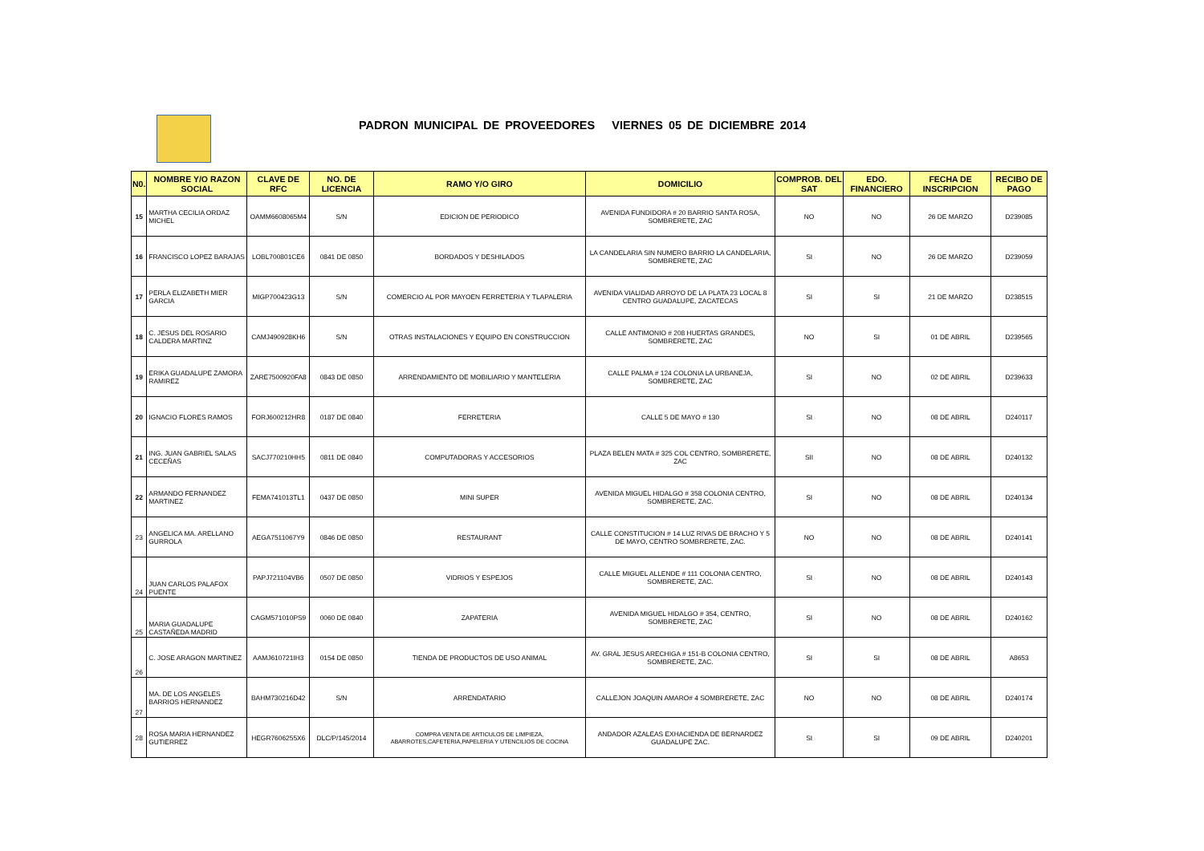PADRON MUNICIPAL DE PROVEEDORES VIERNES 05 DE DICIEMBRE 2014
| N0. | NOMBRE Y/O RAZON SOCIAL | CLAVE DE RFC | NO. DE LICENCIA | RAMO Y/O GIRO | DOMICILIO | COMPROB. DEL SAT | EDO. FINANCIERO | FECHA DE INSCRIPCION | RECIBO DE PAGO |
| --- | --- | --- | --- | --- | --- | --- | --- | --- | --- |
| 15 | MARTHA CECILIA ORDAZ MICHEL | OAMM6608065M4 | S/N | EDICION DE PERIODICO | AVENIDA FUNDIDORA # 20 BARRIO SANTA ROSA, SOMBRERETE, ZAC | NO | NO | 26 DE MARZO | D239085 |
| 16 | FRANCISCO LOPEZ BARAJAS | LOBL700801CE6 | 0841 DE 0850 | BORDADOS Y DESHILADOS | LA CANDELARIA SIN NUMERO BARRIO LA CANDELARIA, SOMBRERETE, ZAC | SI | NO | 26 DE MARZO | D239059 |
| 17 | PERLA ELIZABETH MIER GARCIA | MIGP700423G13 | S/N | COMERCIO AL POR MAYOEN FERRETERIA Y TLAPALERIA | AVENIDA VIALIDAD ARROYO DE LA PLATA 23 LOCAL 8 CENTRO GUADALUPE, ZACATECAS | SI | SI | 21 DE MARZO | D238515 |
| 18 | C. JESUS DEL ROSARIO CALDERA MARTINZ | CAMJ490928KH6 | S/N | OTRAS INSTALACIONES Y EQUIPO EN CONSTRUCCION | CALLE ANTIMONIO # 208 HUERTAS GRANDES, SOMBRERETE, ZAC | NO | SI | 01 DE ABRIL | D239565 |
| 19 | ERIKA GUADALUPE ZAMORA RAMIREZ | ZARE7500920FA8 | 0843 DE 0850 | ARRENDAMIENTO DE MOBILIARIO Y MANTELERIA | CALLE PALMA # 124 COLONIA LA URBANEJA, SOMBRERETE, ZAC | SI | NO | 02 DE ABRIL | D239633 |
| 20 | IGNACIO FLORES RAMOS | FORJ600212HR8 | 0187 DE 0840 | FERRETERIA | CALLE 5 DE MAYO # 130 | SI | NO | 08 DE ABRIL | D240117 |
| 21 | ING. JUAN GABRIEL SALAS CECEÑAS | SACJ770210HH5 | 0811 DE 0840 | COMPUTADORAS Y ACCESORIOS | PLAZA BELEN MATA # 325 COL CENTRO, SOMBRERETE, ZAC | SII | NO | 08 DE ABRIL | D240132 |
| 22 | ARMANDO FERNANDEZ MARTINEZ | FEMA741013TL1 | 0437 DE 0850 | MINI SUPER | AVENIDA MIGUEL HIDALGO # 358 COLONIA CENTRO, SOMBRERETE, ZAC. | SI | NO | 08 DE ABRIL | D240134 |
| 23 | ANGELICA MA. ARELLANO GURROLA | AEGA7511067Y9 | 0846 DE 0850 | RESTAURANT | CALLE CONSTITUCION # 14 LUZ RIVAS DE BRACHO Y 5 DE MAYO, CENTRO SOMBRERETE, ZAC. | NO | NO | 08 DE ABRIL | D240141 |
| 24 | JUAN CARLOS PALAFOX PUENTE | PAPJ721104VB6 | 0507 DE 0850 | VIDRIOS Y ESPEJOS | CALLE MIGUEL ALLENDE # 111 COLONIA CENTRO, SOMBRERETE, ZAC. | SI | NO | 08 DE ABRIL | D240143 |
| 25 | MARIA GUADALUPE CASTAÑEDA MADRID | CAGM571010PS9 | 0060 DE 0840 | ZAPATERIA | AVENIDA MIGUEL HIDALGO # 354, CENTRO, SOMBRERETE, ZAC | SI | NO | 08 DE ABRIL | D240162 |
| 26 | C. JOSE ARAGON MARTINEZ | AAMJ610721IH3 | 0154 DE 0850 | TIENDA DE PRODUCTOS DE USO ANIMAL | AV. GRAL JESUS ARECHIGA # 151-B COLONIA CENTRO, SOMBRERETE, ZAC. | SI | SI | 08 DE ABRIL | A8653 |
| 27 | MA. DE LOS ANGELES BARRIOS HERNANDEZ | BAHM730216D42 | S/N | ARRENDATARIO | CALLEJON JOAQUIN AMARO# 4 SOMBRERETE, ZAC | NO | NO | 08 DE ABRIL | D240174 |
| 28 | ROSA MARIA HERNANDEZ GUTIERREZ | HEGR7606255X6 | DLC/P/145/2014 | COMPRA VENTA DE ARTICULOS DE LIMPIEZA, ABARROTES,CAFETERIA,PAPELERIA Y UTENCILIOS DE COCINA | ANDADOR AZALEAS EXHACIENDA DE BERNARDEZ GUADALUPE ZAC. | SI | SI | 09 DE ABRIL | D240201 |